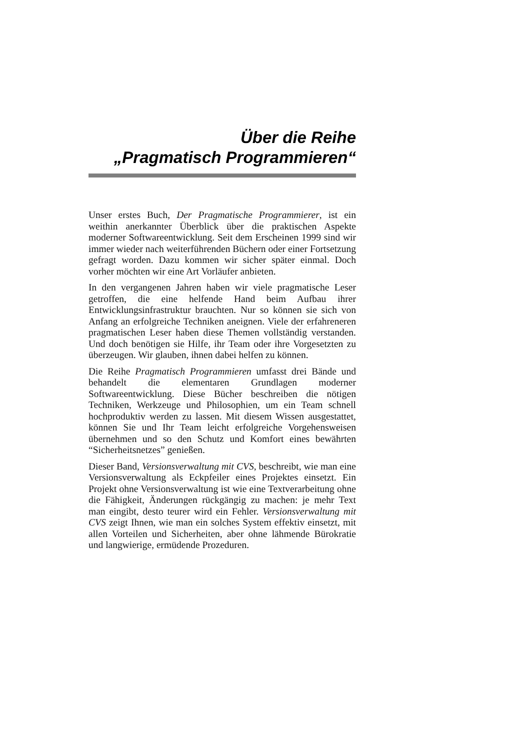Über die Reihe
„Pragmatisch Programmieren“
Unser erstes Buch, Der Pragmatische Programmierer, ist ein weithin anerkannter Überblick über die praktischen Aspekte moderner Softwareentwicklung. Seit dem Erscheinen 1999 sind wir immer wieder nach weiterführenden Büchern oder einer Fortsetzung gefragt worden. Dazu kommen wir sicher später einmal. Doch vorher möchten wir eine Art Vorläufer anbieten.
In den vergangenen Jahren haben wir viele pragmatische Leser getroffen, die eine helfende Hand beim Aufbau ihrer Entwicklungsinfrastruktur brauchten. Nur so können sie sich von Anfang an erfolgreiche Techniken aneignen. Viele der erfahreneren pragmatischen Leser haben diese Themen vollständig verstanden. Und doch benötigen sie Hilfe, ihr Team oder ihre Vorgesetzten zu überzeugen. Wir glauben, ihnen dabei helfen zu können.
Die Reihe Pragmatisch Programmieren umfasst drei Bände und behandelt die elementaren Grundlagen moderner Softwareentwicklung. Diese Bücher beschreiben die nötigen Techniken, Werkzeuge und Philosophien, um ein Team schnell hochproduktiv werden zu lassen. Mit diesem Wissen ausgestattet, können Sie und Ihr Team leicht erfolgreiche Vorgehensweisen übernehmen und so den Schutz und Komfort eines bewährten “Sicherheitsnetzes” genießen.
Dieser Band, Versionsverwaltung mit CVS, beschreibt, wie man eine Versionsverwaltung als Eckpfeiler eines Projektes einsetzt. Ein Projekt ohne Versionsverwaltung ist wie eine Textverarbeitung ohne die Fähigkeit, Änderungen rückgängig zu machen: je mehr Text man eingibt, desto teurer wird ein Fehler. Versionsverwaltung mit CVS zeigt Ihnen, wie man ein solches System effektiv einsetzt, mit allen Vorteilen und Sicherheiten, aber ohne lähmende Bürokratie und langwierige, ermüdende Prozeduren.